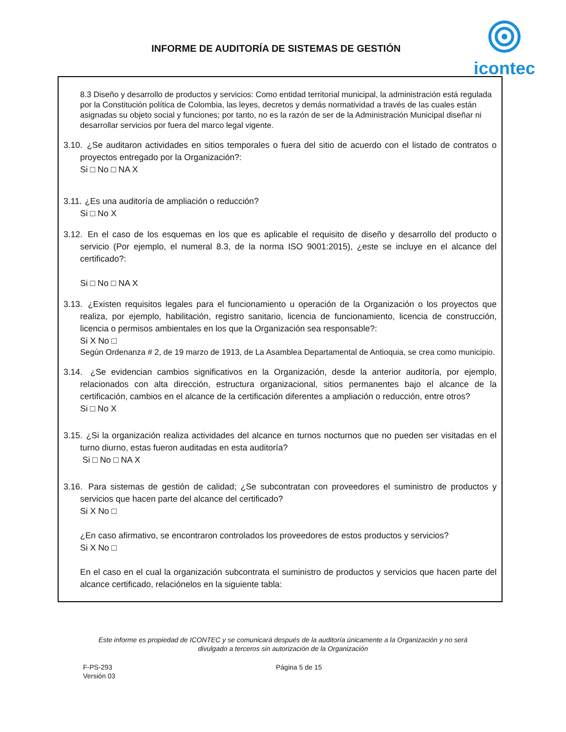INFORME DE AUDITORÍA DE SISTEMAS DE GESTIÓN
icontec
8.3 Diseño y desarrollo de productos y servicios: Como entidad territorial municipal, la administración está regulada por la Constitución política de Colombia, las leyes, decretos y demás normatividad a través de las cuales están asignadas su objeto social y funciones; por tanto, no es la razón de ser de la Administración Municipal diseñar ni desarrollar servicios por fuera del marco legal vigente.
3.10.
¿Se auditaron actividades en sitios temporales o fuera del sitio de acuerdo con el listado de contratos o proyectos entregado por la Organización?:
Si □ No □ NA X
3.11.
¿Es una auditoría de ampliación o reducción?
Si □ No X
3.12.
En el caso de los esquemas en los que es aplicable el requisito de diseño y desarrollo del producto o servicio (Por ejemplo, el numeral 8.3, de la norma ISO 9001:2015), ¿este se incluye en el alcance del certificado?:
Si □ No □ NA X
3.13.
¿Existen requisitos legales para el funcionamiento u operación de la Organización o los proyectos que realiza, por ejemplo, habilitación, registro sanitario, licencia de funcionamiento, licencia de construcción, licencia o permisos ambientales en los que la Organización sea responsable?:
Si X No □
Según Ordenanza # 2, de 19 marzo de 1913, de La Asamblea Departamental de Antioquia, se crea como municipio.
3.14.
¿Se evidencian cambios significativos en la Organización, desde la anterior auditoría, por ejemplo, relacionados con alta dirección, estructura organizacional, sitios permanentes bajo el alcance de la certificación, cambios en el alcance de la certificación diferentes a ampliación o reducción, entre otros?
Si □ No X
3.15.
¿Si la organización realiza actividades del alcance en turnos nocturnos que no pueden ser visitadas en el turno diurno, estas fueron auditadas en esta auditoría?
Si □ No □ NA X
3.16.
Para sistemas de gestión de calidad; ¿Se subcontratan con proveedores el suministro de productos y servicios que hacen parte del alcance del certificado?
Si X No □
¿En caso afirmativo, se encontraron controlados los proveedores de estos productos y servicios?
Si X No □
En el caso en el cual la organización subcontrata el suministro de productos y servicios que hacen parte del alcance certificado, relaciónelos en la siguiente tabla:
Este informe es propiedad de ICONTEC y se comunicará después de la auditoría únicamente a la Organización y no será divulgado a terceros sin autorización de la Organización
F-PS-293
Versión 03
Página 5 de 15